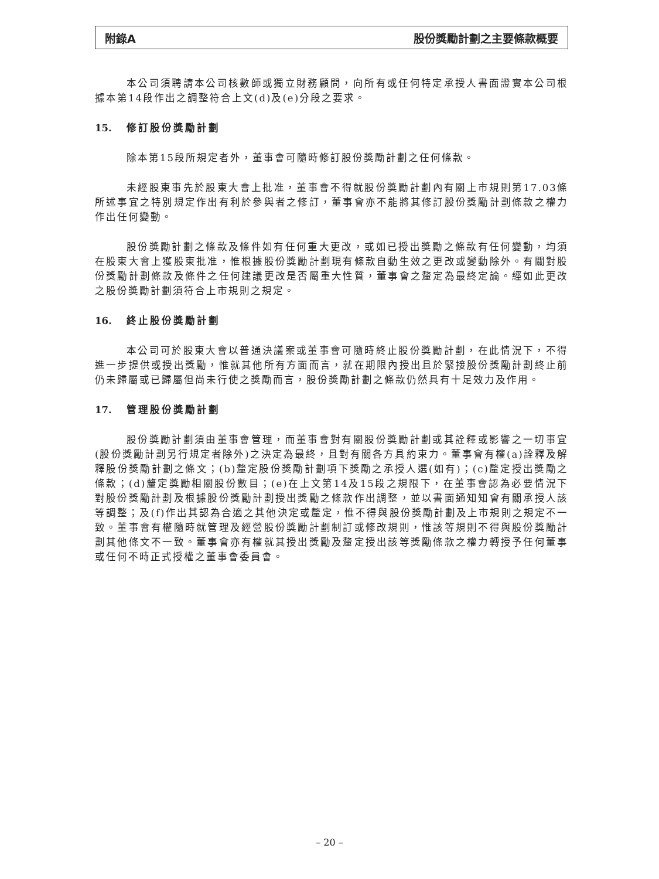附錄A 股份獎勵計劃之主要條款概要
本公司須聘請本公司核數師或獨立財務顧問，向所有或任何特定承授人書面證實本公司根據本第14段作出之調整符合上文(d)及(e)分段之要求。
15. 修訂股份獎勵計劃
除本第15段所規定者外，董事會可隨時修訂股份獎勵計劃之任何條款。
未經股東事先於股東大會上批准，董事會不得就股份獎勵計劃內有關上市規則第17.03條所述事宜之特別規定作出有利於參與者之修訂，董事會亦不能將其修訂股份獎勵計劃條款之權力作出任何變動。
股份獎勵計劃之條款及條件如有任何重大更改，或如已授出獎勵之條款有任何變動，均須在股東大會上獲股東批准，惟根據股份獎勵計劃現有條款自動生效之更改或變動除外。有關對股份獎勵計劃條款及條件之任何建議更改是否屬重大性質，董事會之釐定為最終定論。經如此更改之股份獎勵計劃須符合上市規則之規定。
16. 終止股份獎勵計劃
本公司可於股東大會以普通決議案或董事會可隨時終止股份獎勵計劃，在此情況下，不得進一步提供或授出獎勵，惟就其他所有方面而言，就在期限內授出且於緊接股份獎勵計劃終止前仍未歸屬或已歸屬但尚未行使之獎勵而言，股份獎勵計劃之條款仍然具有十足效力及作用。
17. 管理股份獎勵計劃
股份獎勵計劃須由董事會管理，而董事會對有關股份獎勵計劃或其詮釋或影響之一切事宜(股份獎勵計劃另行規定者除外)之決定為最終，且對有關各方具約束力。董事會有權(a)詮釋及解釋股份獎勵計劃之條文；(b)釐定股份獎勵計劃項下獎勵之承授人選(如有)；(c)釐定授出獎勵之條款；(d)釐定獎勵相關股份數目；(e)在上文第14及15段之規限下，在董事會認為必要情況下對股份獎勵計劃及根據股份獎勵計劃授出獎勵之條款作出調整，並以書面通知知會有關承授人該等調整；及(f)作出其認為合適之其他決定或釐定，惟不得與股份獎勵計劃及上市規則之規定不一致。董事會有權隨時就管理及經營股份獎勵計劃制訂或修改規則，惟該等規則不得與股份獎勵計劃其他條文不一致。董事會亦有權就其授出獎勵及釐定授出該等獎勵條款之權力轉授予任何董事或任何不時正式授權之董事會委員會。
– 20 –